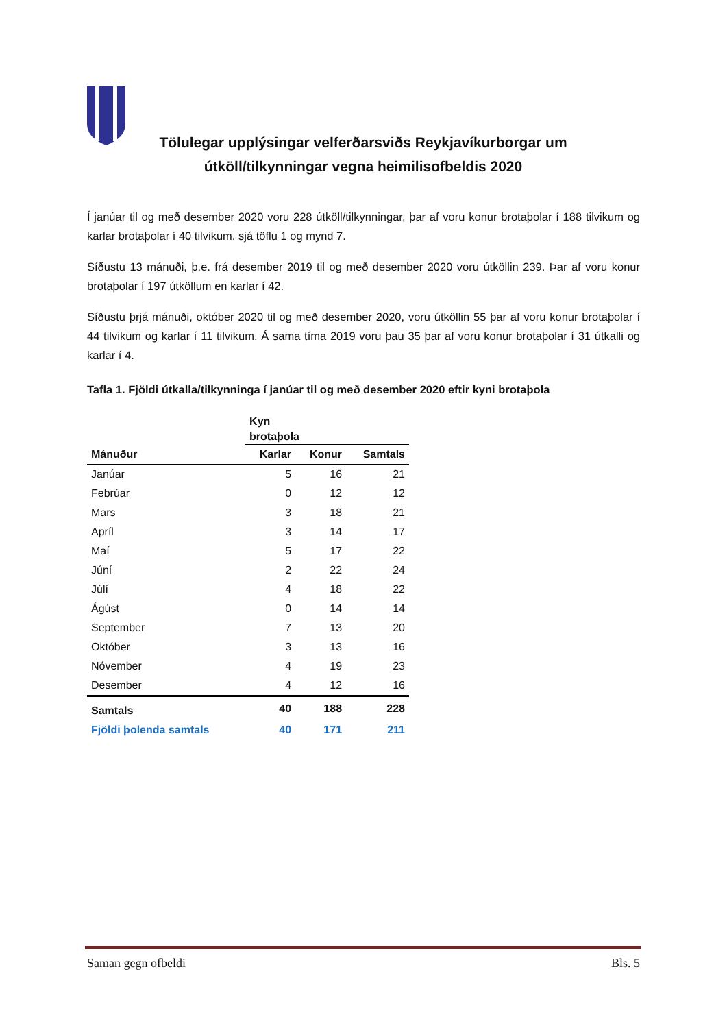Tölulegar upplýsingar velferðarsviðs Reykjavíkurborgar um útköll/tilkynningar vegna heimilisofbeldis 2020
Í janúar til og með desember 2020 voru 228 útköll/tilkynningar, þar af voru konur brotaþolar í 188 tilvikum og karlar brotaþolar í 40 tilvikum, sjá töflu 1 og mynd 7.
Síðustu 13 mánuði, þ.e. frá desember 2019 til og með desember 2020 voru útköllin 239. Þar af voru konur brotaþolar í 197 útköllum en karlar í 42.
Síðustu þrjá mánuði, október 2020 til og með desember 2020, voru útköllin 55 þar af voru konur brotaþolar í 44 tilvikum og karlar í 11 tilvikum. Á sama tíma 2019 voru þau 35 þar af voru konur brotaþolar í 31 útkalli og karlar í 4.
Tafla 1. Fjöldi útkalla/tilkynninga í janúar til og með desember 2020 eftir kyni brotaþola
| | Kyn brotaþola | | |
| --- | --- | --- | --- |
| Mánuður | Karlar | Konur | Samtals |
| Janúar | 5 | 16 | 21 |
| Febrúar | 0 | 12 | 12 |
| Mars | 3 | 18 | 21 |
| Apríl | 3 | 14 | 17 |
| Maí | 5 | 17 | 22 |
| Júní | 2 | 22 | 24 |
| Júlí | 4 | 18 | 22 |
| Ágúst | 0 | 14 | 14 |
| September | 7 | 13 | 20 |
| Október | 3 | 13 | 16 |
| Nóvember | 4 | 19 | 23 |
| Desember | 4 | 12 | 16 |
| Samtals | 40 | 188 | 228 |
| Fjöldi þolenda samtals | 40 | 171 | 211 |
Saman gegn ofbeldi Bls. 5